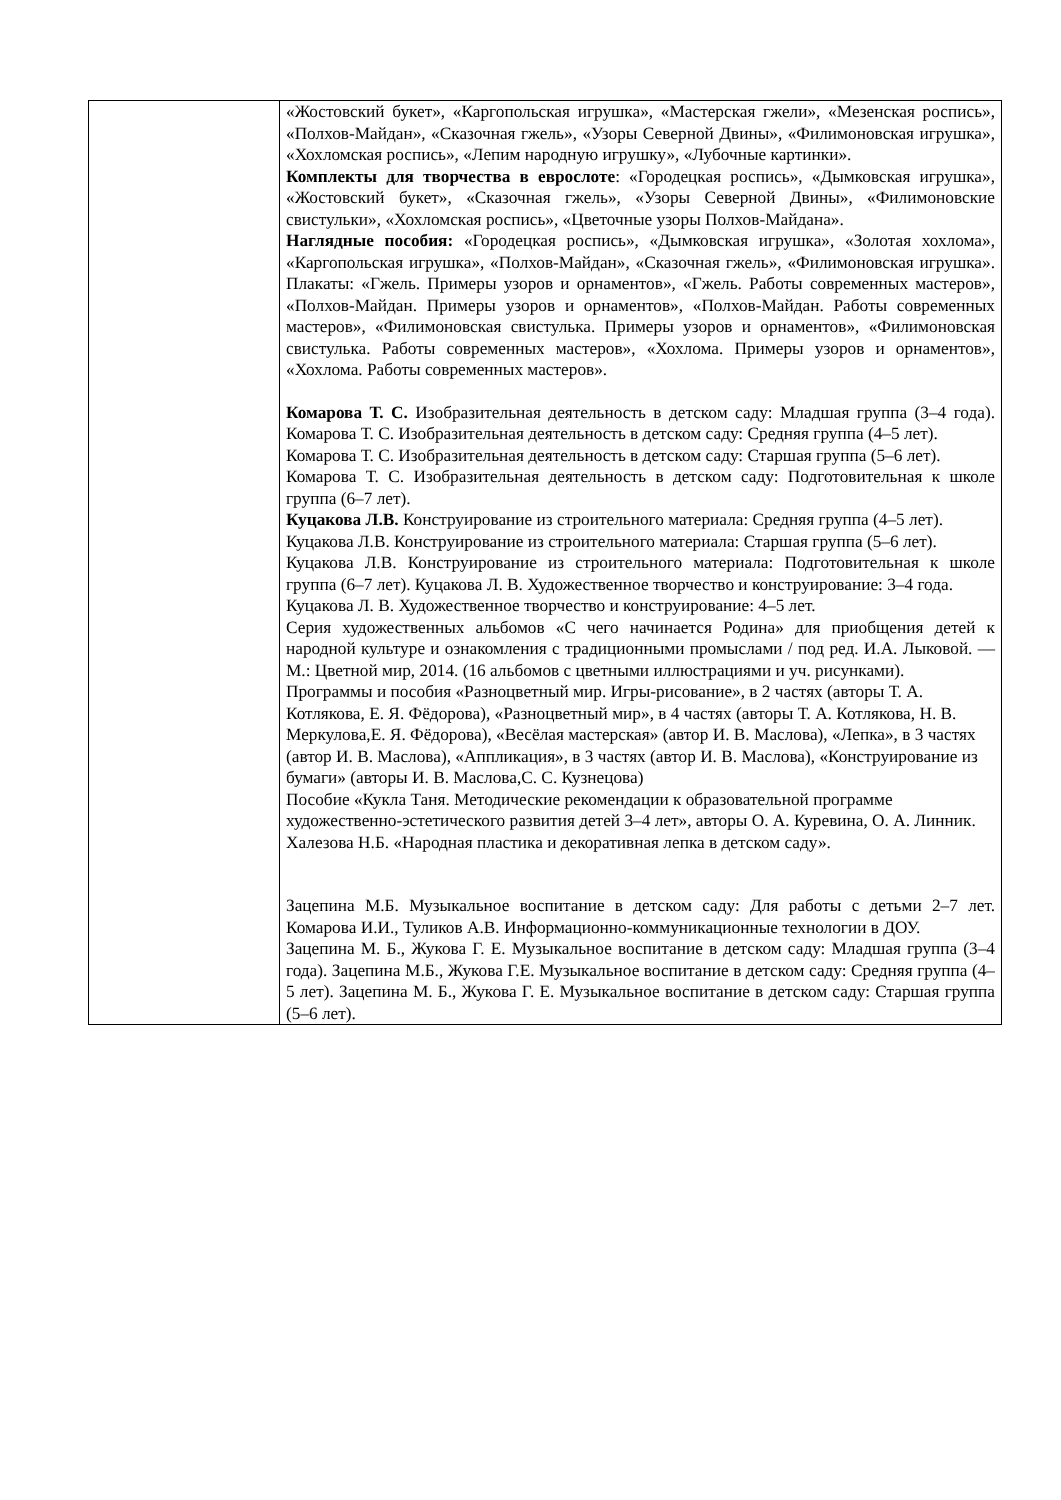| | «Жостовский букет», «Каргопольская игрушка», «Мастерская гжели», «Мезенская роспись», «Полхов-Майдан», «Сказочная гжель», «Узоры Северной Двины», «Филимоновская игрушка», «Хохломская роспись», «Лепим народную игрушку», «Лубочные картинки». Комплекты для творчества в еврослоте : «Городецкая роспись», «Дымковская игрушка», «Жостовский букет», «Сказочная гжель», «Узоры Северной Двины», «Филимоновские свистульки», «Хохломская роспись», «Цветочные узоры Полхов-Майдана». Наглядные пособия: «Городецкая роспись», «Дымковская игрушка», «Золотая хохлома», «Каргопольская игрушка», «Полхов-Майдан», «Сказочная гжель», «Филимоновская игрушка». Плакаты: «Гжель. Примеры узоров и орнаментов», «Гжель. Работы современных мастеров», «Полхов-Майдан. Примеры узоров и орнаментов», «Полхов-Майдан. Работы современных мастеров», «Филимоновская свистулька. Примеры узоров и орнаментов», «Филимоновская свистулька. Работы современных мастеров», «Хохлома. Примеры узоров и орнаментов», «Хохлома. Работы современных мастеров». Комарова Т. С. Изобразительная деятельность в детском саду: Младшая группа (3–4 года). Комарова Т. С. Изобразительная деятельность в детском саду: Средняя группа (4–5 лет). Комарова Т. С. Изобразительная деятельность в детском саду: Старшая группа (5–6 лет). Комарова Т. С. Изобразительная деятельность в детском саду: Подготовительная к школе группа (6–7 лет). Куцакова Л.В. Конструирование из строительного материала: Средняя группа (4–5 лет). Куцакова Л.В. Конструирование из строительного материала: Старшая группа (5–6 лет). Куцакова Л.В. Конструирование из строительного материала: Подготовительная к школе группа (6–7 лет). Куцакова Л. В. Художественное творчество и конструирование: 3–4 года. Куцакова Л. В. Художественное творчество и конструирование: 4–5 лет. Серия художественных альбомов «С чего начинается Родина» для приобщения детей к народной культуре и ознакомления с традиционными промыслами / под ред. И.А. Лыковой. — М.: Цветной мир, 2014. (16 альбомов с цветными иллюстрациями и уч. рисунками). Программы и пособия «Разноцветный мир. Игры-рисование», в 2 частях (авторы Т. А. Котлякова, Е. Я. Фёдорова), «Разноцветный мир», в 4 частях (авторы Т. А. Котлякова, Н. В. Меркулова,Е. Я. Фёдорова), «Весёлая мастерская» (автор И. В. Маслова), «Лепка», в 3 частях (автор И. В. Маслова), «Аппликация», в 3 частях (автор И. В. Маслова), «Конструирование из бумаги» (авторы И. В. Маслова,С. С. Кузнецова) Пособие «Кукла Таня. Методические рекомендации к образовательной программе художественно-эстетического развития детей 3–4 лет», авторы О. А. Куревина, О. А. Линник. Халезова Н.Б. «Народная пластика и декоративная лепка в детском саду». Зацепина М.Б. Музыкальное воспитание в детском саду: Для работы с детьми 2–7 лет. Комарова И.И., Туликов А.В. Информационно-коммуникационные технологии в ДОУ. Зацепина М. Б., Жукова Г. Е. Музыкальное воспитание в детском саду: Младшая группа (3–4 года). Зацепина М.Б., Жукова Г.Е. Музыкальное воспитание в детском саду: Средняя группа (4–5 лет). Зацепина М. Б., Жукова Г. Е. Музыкальное воспитание в детском саду: Старшая группа (5–6 лет). |